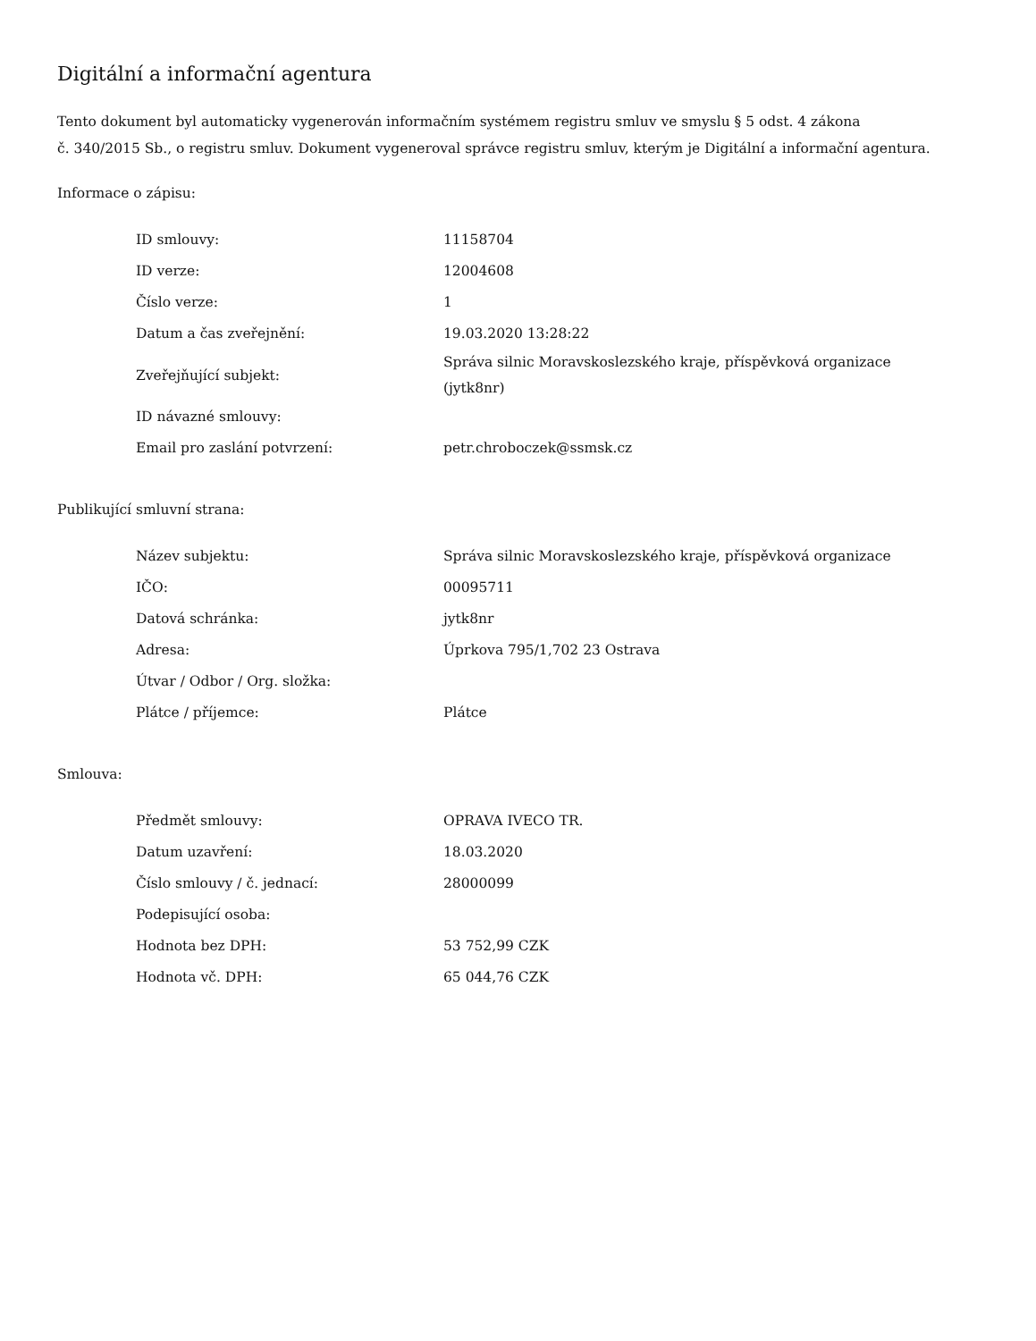Digitální a informační agentura
Tento dokument byl automaticky vygenerován informačním systémem registru smluv ve smyslu § 5 odst. 4 zákona
č. 340/2015 Sb., o registru smluv. Dokument vygeneroval správce registru smluv, kterým je Digitální a informační agentura.
Informace o zápisu:
| ID smlouvy: | 11158704 |
| ID verze: | 12004608 |
| Číslo verze: | 1 |
| Datum a čas zveřejnění: | 19.03.2020 13:28:22 |
| Zveřejňující subjekt: | Správa silnic Moravskoslezského kraje, příspěvková organizace (jytk8nr) |
| ID návazné smlouvy: | |
| Email pro zaslání potvrzení: | petr.chroboczek@ssmsk.cz |
Publikující smluvní strana:
| Název subjektu: | Správa silnic Moravskoslezského kraje, příspěvková organizace |
| IČO: | 00095711 |
| Datová schránka: | jytk8nr |
| Adresa: | Úprkova 795/1,702 23 Ostrava |
| Útvar / Odbor / Org. složka: | |
| Plátce / příjemce: | Plátce |
Smlouva:
| Předmět smlouvy: | OPRAVA IVECO TR. |
| Datum uzavření: | 18.03.2020 |
| Číslo smlouvy / č. jednací: | 28000099 |
| Podepisující osoba: | |
| Hodnota bez DPH: | 53 752,99 CZK |
| Hodnota vč. DPH: | 65 044,76 CZK |